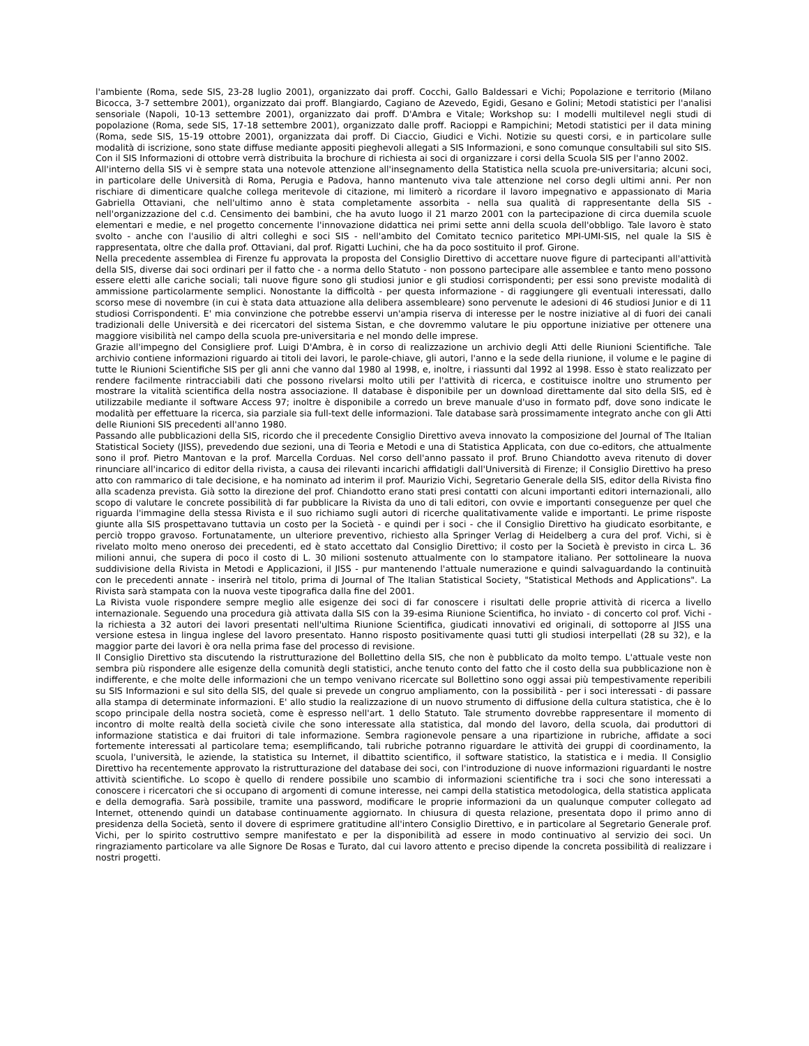l'ambiente (Roma, sede SIS, 23-28 luglio 2001), organizzato dai proff. Cocchi, Gallo Baldessari e Vichi; Popolazione e territorio (Milano Bicocca, 3-7 settembre 2001), organizzato dai proff. Blangiardo, Cagiano de Azevedo, Egidi, Gesano e Golini; Metodi statistici per l'analisi sensoriale (Napoli, 10-13 settembre 2001), organizzato dai proff. D'Ambra e Vitale; Workshop su: I modelli multilevel negli studi di popolazione (Roma, sede SIS, 17-18 settembre 2001), organizzato dalle proff. Racioppi e Rampichini; Metodi statistici per il data mining (Roma, sede SIS, 15-19 ottobre 2001), organizzata dai proff. Di Ciaccio, Giudici e Vichi. Notizie su questi corsi, e in particolare sulle modalità di iscrizione, sono state diffuse mediante appositi pieghevoli allegati a SIS Informazioni, e sono comunque consultabili sul sito SIS. Con il SIS Informazioni di ottobre verrà distribuita la brochure di richiesta ai soci di organizzare i corsi della Scuola SIS per l'anno 2002.
All'interno della SIS vi è sempre stata una notevole attenzione all'insegnamento della Statistica nella scuola pre-universitaria; alcuni soci, in particolare delle Università di Roma, Perugia e Padova, hanno mantenuto viva tale attenzione nel corso degli ultimi anni. Per non rischiare di dimenticare qualche collega meritevole di citazione, mi limiterò a ricordare il lavoro impegnativo e appassionato di Maria Gabriella Ottaviani, che nell'ultimo anno è stata completamente assorbita - nella sua qualità di rappresentante della SIS - nell'organizzazione del c.d. Censimento dei bambini, che ha avuto luogo il 21 marzo 2001 con la partecipazione di circa duemila scuole elementari e medie, e nel progetto concernente l'innovazione didattica nei primi sette anni della scuola dell'obbligo. Tale lavoro è stato svolto - anche con l'ausilio di altri colleghi e soci SIS - nell'ambito del Comitato tecnico paritetico MPI-UMI-SIS, nel quale la SIS è rappresentata, oltre che dalla prof. Ottaviani, dal prof. Rigatti Luchini, che ha da poco sostituito il prof. Girone.
Nella precedente assemblea di Firenze fu approvata la proposta del Consiglio Direttivo di accettare nuove figure di partecipanti all'attività della SIS, diverse dai soci ordinari per il fatto che - a norma dello Statuto - non possono partecipare alle assemblee e tanto meno possono essere eletti alle cariche sociali; tali nuove figure sono gli studiosi junior e gli studiosi corrispondenti; per essi sono previste modalità di ammissione particolarmente semplici. Nonostante la difficoltà - per questa informazione - di raggiungere gli eventuali interessati, dallo scorso mese di novembre (in cui è stata data attuazione alla delibera assembleare) sono pervenute le adesioni di 46 studiosi Junior e di 11 studiosi Corrispondenti. E' mia convinzione che potrebbe esservi un'ampia riserva di interesse per le nostre iniziative al di fuori dei canali tradizionali delle Università e dei ricercatori del sistema Sistan, e che dovremmo valutare le piu opportune iniziative per ottenere una maggiore visibilità nel campo della scuola pre-universitaria e nel mondo delle imprese.
Grazie all'impegno del Consigliere prof. Luigi D'Ambra, è in corso di realizzazione un archivio degli Atti delle Riunioni Scientifiche. Tale archivio contiene informazioni riguardo ai titoli dei lavori, le parole-chiave, gli autori, l'anno e la sede della riunione, il volume e le pagine di tutte le Riunioni Scientifiche SIS per gli anni che vanno dal 1980 al 1998, e, inoltre, i riassunti dal 1992 al 1998. Esso è stato realizzato per rendere facilmente rintracciabili dati che possono rivelarsi molto utili per l'attività di ricerca, e costituisce inoltre uno strumento per mostrare la vitalità scientifica della nostra associazione. Il database è disponibile per un download direttamente dal sito della SIS, ed è utilizzabile mediante il software Access 97; inoltre è disponibile a corredo un breve manuale d'uso in formato pdf, dove sono indicate le modalità per effettuare la ricerca, sia parziale sia full-text delle informazioni. Tale database sarà prossimamente integrato anche con gli Atti delle Riunioni SIS precedenti all'anno 1980.
Passando alle pubblicazioni della SIS, ricordo che il precedente Consiglio Direttivo aveva innovato la composizione del Journal of The Italian Statistical Society (JISS), prevedendo due sezioni, una di Teoria e Metodi e una di Statistica Applicata, con due co-editors, che attualmente sono il prof. Pietro Mantovan e la prof. Marcella Corduas. Nel corso dell'anno passato il prof. Bruno Chiandotto aveva ritenuto di dover rinunciare all'incarico di editor della rivista, a causa dei rilevanti incarichi affidatigli dall'Università di Firenze; il Consiglio Direttivo ha preso atto con rammarico di tale decisione, e ha nominato ad interim il prof. Maurizio Vichi, Segretario Generale della SIS, editor della Rivista fino alla scadenza prevista. Già sotto la direzione del prof. Chiandotto erano stati presi contatti con alcuni importanti editori internazionali, allo scopo di valutare le concrete possibilità di far pubblicare la Rivista da uno di tali editori, con ovvie e importanti conseguenze per quel che riguarda l'immagine della stessa Rivista e il suo richiamo sugli autori di ricerche qualitativamente valide e importanti. Le prime risposte giunte alla SIS prospettavano tuttavia un costo per la Società - e quindi per i soci - che il Consiglio Direttivo ha giudicato esorbitante, e perciò troppo gravoso. Fortunatamente, un ulteriore preventivo, richiesto alla Springer Verlag di Heidelberg a cura del prof. Vichi, si è rivelato molto meno oneroso dei precedenti, ed è stato accettato dal Consiglio Direttivo; il costo per la Società è previsto in circa L. 36 milioni annui, che supera di poco il costo di L. 30 milioni sostenuto attualmente con lo stampatore italiano. Per sottolineare la nuova suddivisione della Rivista in Metodi e Applicazioni, il JISS - pur mantenendo l'attuale numerazione e quindi salvaguardando la continuità con le precedenti annate - inserirà nel titolo, prima di Journal of The Italian Statistical Society, "Statistical Methods and Applications". La Rivista sarà stampata con la nuova veste tipografica dalla fine del 2001.
La Rivista vuole rispondere sempre meglio alle esigenze dei soci di far conoscere i risultati delle proprie attività di ricerca a livello internazionale. Seguendo una procedura già attivata dalla SIS con la 39-esima Riunione Scientifica, ho inviato - di concerto col prof. Vichi - la richiesta a 32 autori dei lavori presentati nell'ultima Riunione Scientifica, giudicati innovativi ed originali, di sottoporre al JISS una versione estesa in lingua inglese del lavoro presentato. Hanno risposto positivamente quasi tutti gli studiosi interpellati (28 su 32), e la maggior parte dei lavori è ora nella prima fase del processo di revisione.
Il Consiglio Direttivo sta discutendo la ristrutturazione del Bollettino della SIS, che non è pubblicato da molto tempo. L'attuale veste non sembra più rispondere alle esigenze della comunità degli statistici, anche tenuto conto del fatto che il costo della sua pubblicazione non è indifferente, e che molte delle informazioni che un tempo venivano ricercate sul Bollettino sono oggi assai più tempestivamente reperibili su SIS Informazioni e sul sito della SIS, del quale si prevede un congruo ampliamento, con la possibilità - per i soci interessati - di passare alla stampa di determinate informazioni. E' allo studio la realizzazione di un nuovo strumento di diffusione della cultura statistica, che è lo scopo principale della nostra società, come è espresso nell'art. 1 dello Statuto. Tale strumento dovrebbe rappresentare il momento di incontro di molte realtà della società civile che sono interessate alla statistica, dal mondo del lavoro, della scuola, dai produttori di informazione statistica e dai fruitori di tale informazione. Sembra ragionevole pensare a una ripartizione in rubriche, affidate a soci fortemente interessati al particolare tema; esemplificando, tali rubriche potranno riguardare le attività dei gruppi di coordinamento, la scuola, l'università, le aziende, la statistica su Internet, il dibattito scientifico, il software statistico, la statistica e i media. Il Consiglio Direttivo ha recentemente approvato la ristrutturazione del database dei soci, con l'introduzione di nuove informazioni riguardanti le nostre attività scientifiche. Lo scopo è quello di rendere possibile uno scambio di informazioni scientifiche tra i soci che sono interessati a conoscere i ricercatori che si occupano di argomenti di comune interesse, nei campi della statistica metodologica, della statistica applicata e della demografia. Sarà possibile, tramite una password, modificare le proprie informazioni da un qualunque computer collegato ad Internet, ottenendo quindi un database continuamente aggiornato. In chiusura di questa relazione, presentata dopo il primo anno di presidenza della Società, sento il dovere di esprimere gratitudine all'intero Consiglio Direttivo, e in particolare al Segretario Generale prof. Vichi, per lo spirito costruttivo sempre manifestato e per la disponibilità ad essere in modo continuativo al servizio dei soci. Un ringraziamento particolare va alle Signore De Rosas e Turato, dal cui lavoro attento e preciso dipende la concreta possibilità di realizzare i nostri progetti.